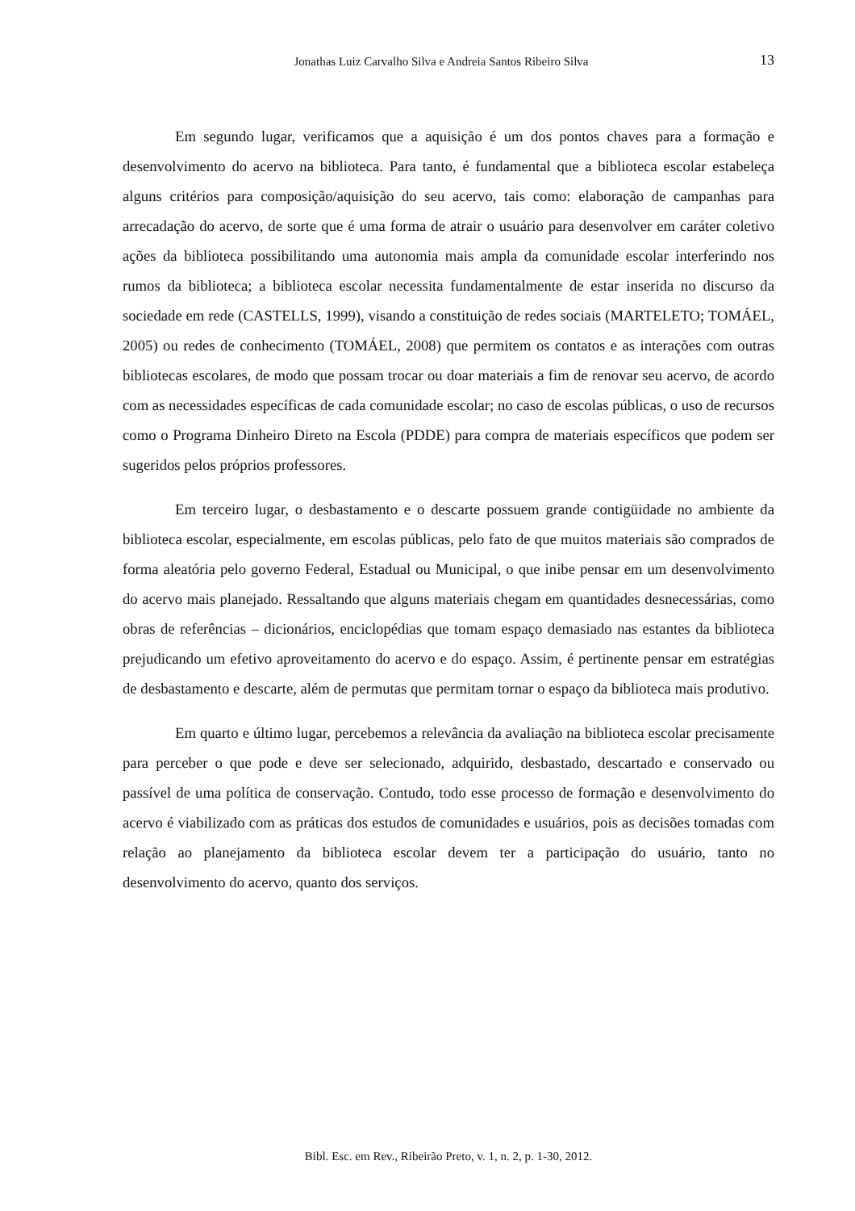Jonathas Luiz Carvalho Silva e Andreia Santos Ribeiro Silva 13
Em segundo lugar, verificamos que a aquisição é um dos pontos chaves para a formação e desenvolvimento do acervo na biblioteca. Para tanto, é fundamental que a biblioteca escolar estabeleça alguns critérios para composição/aquisição do seu acervo, tais como: elaboração de campanhas para arrecadação do acervo, de sorte que é uma forma de atrair o usuário para desenvolver em caráter coletivo ações da biblioteca possibilitando uma autonomia mais ampla da comunidade escolar interferindo nos rumos da biblioteca; a biblioteca escolar necessita fundamentalmente de estar inserida no discurso da sociedade em rede (CASTELLS, 1999), visando a constituição de redes sociais (MARTELETO; TOMÁEL, 2005) ou redes de conhecimento (TOMÁEL, 2008) que permitem os contatos e as interações com outras bibliotecas escolares, de modo que possam trocar ou doar materiais a fim de renovar seu acervo, de acordo com as necessidades específicas de cada comunidade escolar; no caso de escolas públicas, o uso de recursos como o Programa Dinheiro Direto na Escola (PDDE) para compra de materiais específicos que podem ser sugeridos pelos próprios professores.
Em terceiro lugar, o desbastamento e o descarte possuem grande contigüidade no ambiente da biblioteca escolar, especialmente, em escolas públicas, pelo fato de que muitos materiais são comprados de forma aleatória pelo governo Federal, Estadual ou Municipal, o que inibe pensar em um desenvolvimento do acervo mais planejado. Ressaltando que alguns materiais chegam em quantidades desnecessárias, como obras de referências – dicionários, enciclopédias que tomam espaço demasiado nas estantes da biblioteca prejudicando um efetivo aproveitamento do acervo e do espaço. Assim, é pertinente pensar em estratégias de desbastamento e descarte, além de permutas que permitam tornar o espaço da biblioteca mais produtivo.
Em quarto e último lugar, percebemos a relevância da avaliação na biblioteca escolar precisamente para perceber o que pode e deve ser selecionado, adquirido, desbastado, descartado e conservado ou passível de uma política de conservação. Contudo, todo esse processo de formação e desenvolvimento do acervo é viabilizado com as práticas dos estudos de comunidades e usuários, pois as decisões tomadas com relação ao planejamento da biblioteca escolar devem ter a participação do usuário, tanto no desenvolvimento do acervo, quanto dos serviços.
Bibl. Esc. em Rev., Ribeirão Preto, v. 1, n. 2, p. 1-30, 2012.